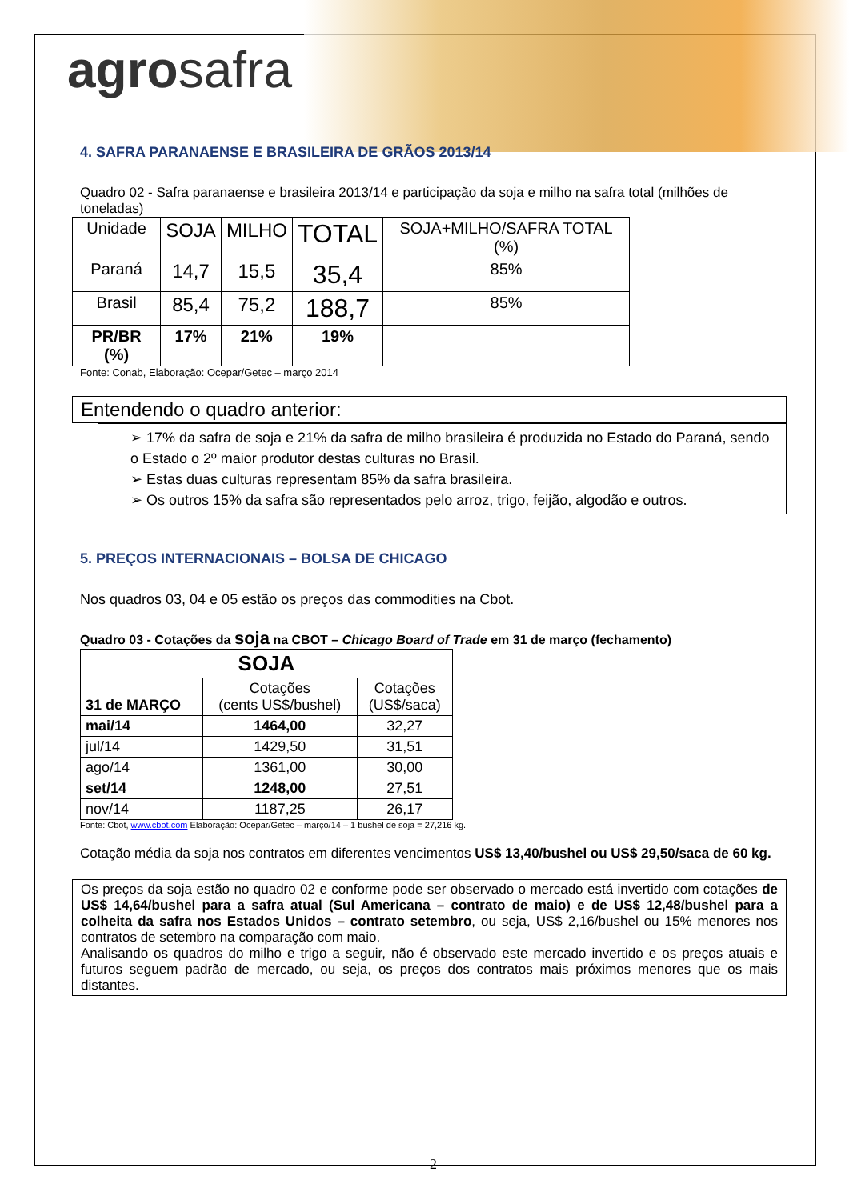agrosafra
4. SAFRA PARANAENSE E BRASILEIRA DE GRÃOS 2013/14
Quadro 02 - Safra paranaense e brasileira 2013/14 e participação da soja e milho na safra total (milhões de toneladas)
| Unidade | SOJA | MILHO | TOTAL | SOJA+MILHO/SAFRA TOTAL (%) |
| --- | --- | --- | --- | --- |
| Paraná | 14,7 | 15,5 | 35,4 | 85% |
| Brasil | 85,4 | 75,2 | 188,7 | 85% |
| PR/BR (%) | 17% | 21% | 19% | |
Fonte: Conab, Elaboração: Ocepar/Getec – março 2014
Entendendo o quadro anterior:
➢ 17% da safra de soja e 21% da safra de milho brasileira é produzida no Estado do Paraná, sendo o Estado o 2º maior produtor destas culturas no Brasil.
➢ Estas duas culturas representam 85% da safra brasileira.
➢ Os outros 15% da safra são representados pelo arroz, trigo, feijão, algodão e outros.
5. PREÇOS INTERNACIONAIS – BOLSA DE CHICAGO
Nos quadros 03, 04 e 05 estão os preços das commodities na Cbot.
Quadro 03 - Cotações da soja na CBOT – Chicago Board of Trade em 31 de março (fechamento)
| SOJA | | |
| --- | --- | --- |
| 31 de MARÇO | Cotações (cents US$/bushel) | Cotações (US$/saca) |
| mai/14 | 1464,00 | 32,27 |
| jul/14 | 1429,50 | 31,51 |
| ago/14 | 1361,00 | 30,00 |
| set/14 | 1248,00 | 27,51 |
| nov/14 | 1187,25 | 26,17 |
Fonte: Cbot, www.cbot.com Elaboração: Ocepar/Getec – março/14 – 1 bushel de soja = 27,216 kg.
Cotação média da soja nos contratos em diferentes vencimentos US$ 13,40/bushel ou US$ 29,50/saca de 60 kg.
Os preços da soja estão no quadro 02 e conforme pode ser observado o mercado está invertido com cotações de US$ 14,64/bushel para a safra atual (Sul Americana – contrato de maio) e de US$ 12,48/bushel para a colheita da safra nos Estados Unidos – contrato setembro, ou seja, US$ 2,16/bushel ou 15% menores nos contratos de setembro na comparação com maio.
Analisando os quadros do milho e trigo a seguir, não é observado este mercado invertido e os preços atuais e futuros seguem padrão de mercado, ou seja, os preços dos contratos mais próximos menores que os mais distantes.
2